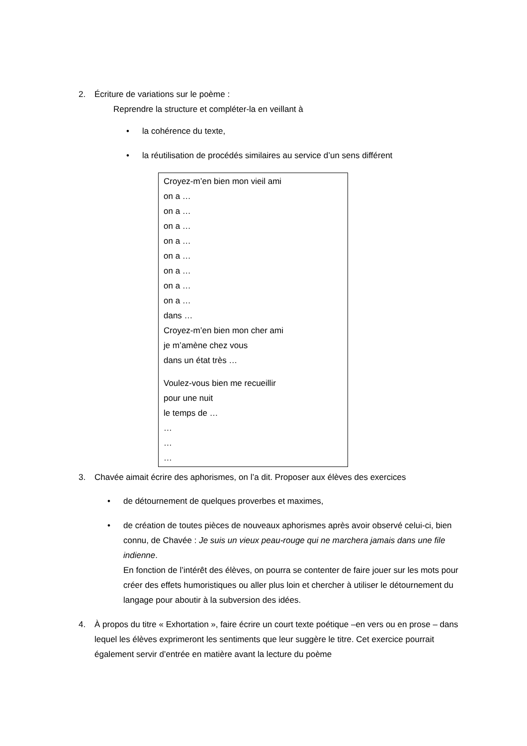2. Écriture de variations sur le poème :
Reprendre la structure et compléter-la en veillant à
• la cohérence du texte,
• la réutilisation de procédés similaires au service d’un sens différent
Croyez-m’en bien mon vieil ami
on a …
on a …
on a …
on a …
on a …
on a …
on a …
on a …
dans …
Croyez-m’en bien mon cher ami
je m’amène chez vous
dans un état très …
Voulez-vous bien me recueillir
pour une nuit
le temps de …
…
…
…
3. Chavée aimait écrire des aphorismes, on l’a dit. Proposer aux élèves des exercices
• de détournement de quelques proverbes et maximes,
• de création de toutes pièces de nouveaux aphorismes après avoir observé celui-ci, bien connu, de Chavée : Je suis un vieux peau-rouge qui ne marchera jamais dans une file indienne.
En fonction de l’intérêt des élèves, on pourra se contenter de faire jouer sur les mots pour créer des effets humoristiques ou aller plus loin et chercher à utiliser le détournement du langage pour aboutir à la subversion des idées.
4. À propos du titre « Exhortation », faire écrire un court texte poétique –en vers ou en prose – dans lequel les élèves exprimeront les sentiments que leur suggère le titre. Cet exercice pourrait également servir d’entrée en matière avant la lecture du poème